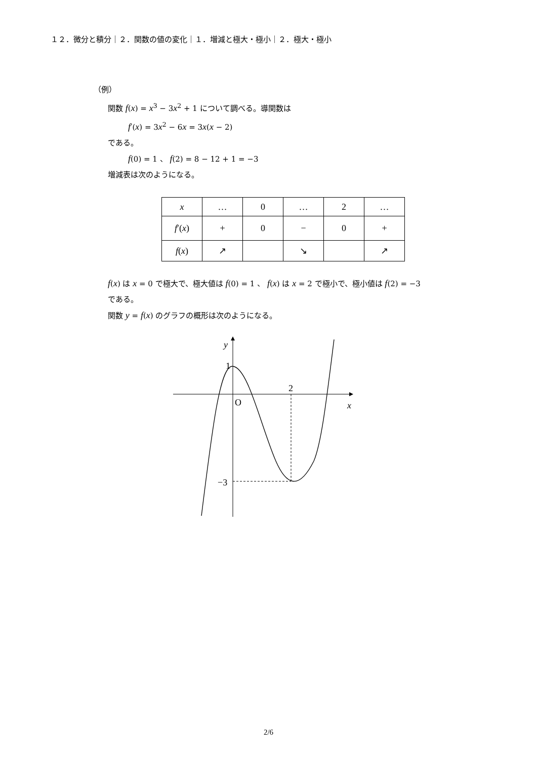１２．微分と積分｜２．関数の値の変化｜１．増減と極大・極小｜２．極大・極小
（例）
関数 f(x) = x<sup>3</sup> − 3x<sup>2</sup> + 1 について調べる。導関数は
f′(x) = 3x<sup>2</sup> − 6x = 3x(x − 2)
である。
f(0) = 1 、 f(2) = 8 − 12 + 1 = −3
増減表は次のようになる。
| x | … | 0 | … | 2 | … |
| f ′( x ) | + | 0 | − | 0 | + |
| f ( x ) | ↗ | | ↘ | | ↗ |
f(x) は x = 0 で極大で、極大値は f(0) = 1 、 f(x) は x = 2 で極小で、極小値は f(2) = −3
である。
関数 y = f(x) のグラフの概形は次のようになる。
y
1
2
O
x
−3
2/6